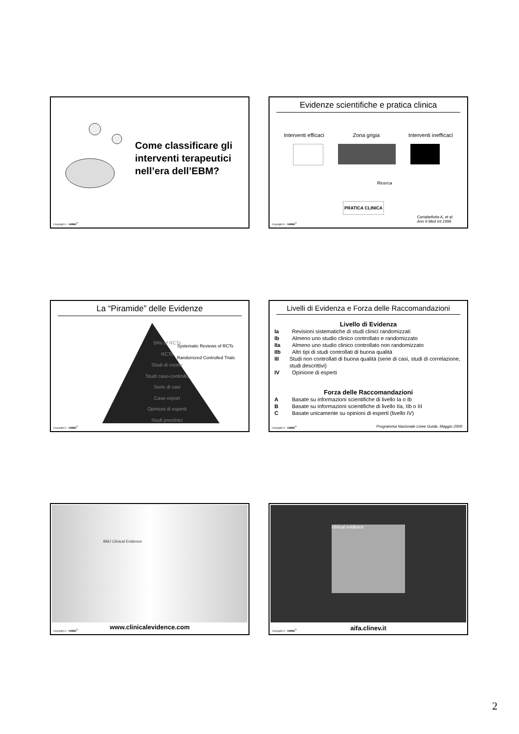Come classificare gli interventi terapeutici nell’era dell’EBM?
Copyright © - GIMBE<sup>®</sup>
Evidenze scientifiche e pratica clinica
Interventi efficaci Zona grigia Interventi inefficaci
Ricerca
PRATICA CLINICA
Cartabellotta A, et al.
Ann It Med Int 1996
Copyright © - GIMBE<sup>®</sup>
La “Piramide” delle Evidenze
SRs of RCTs
RCTs
Studi di coorte
Studi caso-controllo
Serie di casi
Case-report
Opinioni di esperti
Studi preclinici
Systematic Reviews of RCTs
Randomized Controlled Trials
Copyright © - GIMBE<sup>®</sup>
Livelli di Evidenza e Forza delle Raccomandazioni
Livello di Evidenza
Ia Revisioni sistematiche di studi clinici randomizzati
Ib Almeno uno studio clinico controllato e randomizzato
IIa Almeno uno studio clinico controllato non randomizzato
IIb Altri tipi di studi controllati di buona qualità
III Studi non controllati di buona qualità (serie di casi, studi di correlazione, studi descrittivi)
IV Opinione di esperti
Forza delle Raccomandazioni
A Basate su informazioni scientifiche di livello Ia o Ib
B Basate su informazioni scientifiche di livello IIa, IIb o III
C Basate unicamente su opinioni di esperti (livello IV)
Programma Nazionale Linee Guida. Maggio 2000
Copyright © - GIMBE<sup>®</sup>
BMJ Clinical Evidence
www.clinicalevidence.com
Copyright © - GIMBE<sup>®</sup>
clinical evidence
aifa.clinev.it
Copyright © - GIMBE<sup>®</sup>
2